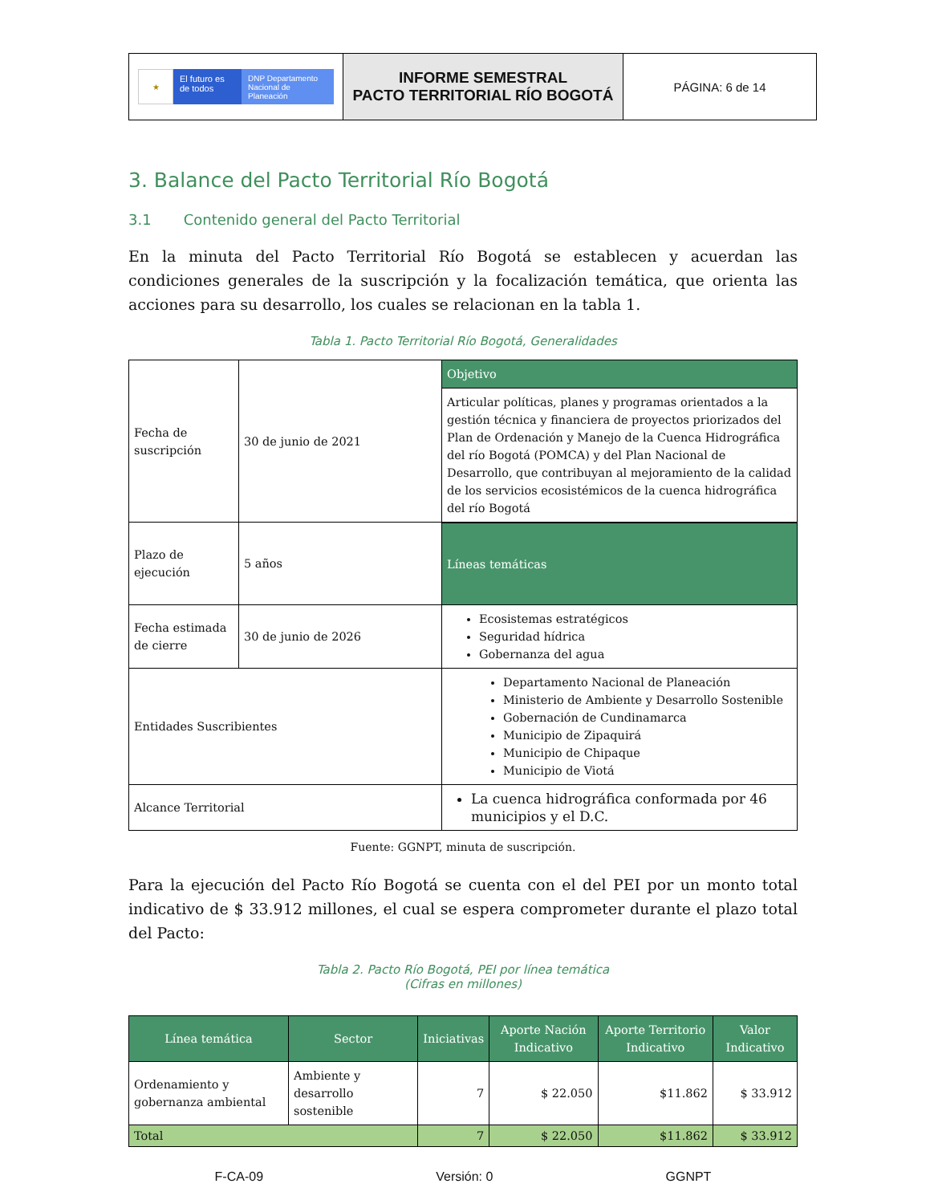| ★ El futuro es de todos DNP Departamento Nacional de Planeación | INFORME SEMESTRAL PACTO TERRITORIAL RÍO BOGOTÁ | PÁGINA: 6 de 14 |
3. Balance del Pacto Territorial Río Bogotá
3.1 Contenido general del Pacto Territorial
En la minuta del Pacto Territorial Río Bogotá se establecen y acuerdan las condiciones generales de la suscripción y la focalización temática, que orienta las acciones para su desarrollo, los cuales se relacionan en la tabla 1.
Tabla 1. Pacto Territorial Río Bogotá, Generalidades
| Fecha de suscripción | 30 de junio de 2021 | Objetivo |
| | | Articular políticas, planes y programas orientados a la gestión técnica y financiera de proyectos priorizados del Plan de Ordenación y Manejo de la Cuenca Hidrográfica del río Bogotá (POMCA) y del Plan Nacional de Desarrollo, que contribuyan al mejoramiento de la calidad de los servicios ecosistémicos de la cuenca hidrográfica del río Bogotá |
| Plazo de ejecución | 5 años | |
| | | Líneas temáticas |
| Fecha estimada de cierre | 30 de junio de 2026 | Ecosistemas estratégicos Seguridad hídrica Gobernanza del agua |
| Entidades Suscribientes | | Departamento Nacional de Planeación Ministerio de Ambiente y Desarrollo Sostenible Gobernación de Cundinamarca Municipio de Zipaquirá Municipio de Chipaque Municipio de Viotá |
| Alcance Territorial | | La cuenca hidrográfica conformada por 46 municipios y el D.C. |
Fuente: GGNPT, minuta de suscripción.
Para la ejecución del Pacto Río Bogotá se cuenta con el del PEI por un monto total indicativo de $ 33.912 millones, el cual se espera comprometer durante el plazo total del Pacto:
Tabla 2. Pacto Río Bogotá, PEI por línea temática
(Cifras en millones)
| Línea temática | Sector | Iniciativas | Aporte Nación Indicativo | Aporte Territorio Indicativo | Valor Indicativo |
| --- | --- | --- | --- | --- | --- |
| Ordenamiento y gobernanza ambiental | Ambiente y desarrollo sostenible | 7 | $ 22.050 | $11.862 | $ 33.912 |
| Total | | 7 | $ 22.050 | $11.862 | $ 33.912 |
F-CA-09 Versión: 0 GGNPT